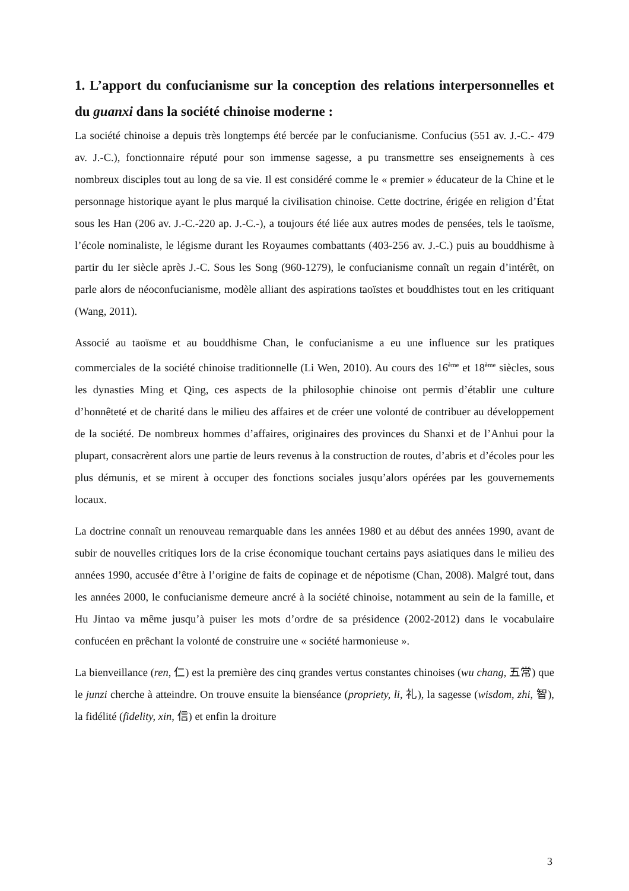1. L’apport du confucianisme sur la conception des relations interpersonnelles et du guanxi dans la société chinoise moderne :
La société chinoise a depuis très longtemps été bercée par le confucianisme. Confucius (551 av. J.-C.- 479 av. J.-C.), fonctionnaire réputé pour son immense sagesse, a pu transmettre ses enseignements à ces nombreux disciples tout au long de sa vie. Il est considéré comme le « premier » éducateur de la Chine et le personnage historique ayant le plus marqué la civilisation chinoise. Cette doctrine, érigée en religion d’État sous les Han (206 av. J.-C.-220 ap. J.-C.-), a toujours été liée aux autres modes de pensées, tels le taoïsme, l’école nominaliste, le légisme durant les Royaumes combattants (403-256 av. J.-C.) puis au bouddhisme à partir du Ier siècle après J.-C. Sous les Song (960-1279), le confucianisme connaît un regain d’intérêt, on parle alors de néoconfucianisme, modèle alliant des aspirations taoïstes et bouddhistes tout en les critiquant (Wang, 2011).
Associé au taoïsme et au bouddhisme Chan, le confucianisme a eu une influence sur les pratiques commerciales de la société chinoise traditionnelle (Li Wen, 2010). Au cours des 16<sup>ème</sup> et 18<sup>ème</sup> siècles, sous les dynasties Ming et Qing, ces aspects de la philosophie chinoise ont permis d’établir une culture d’honnêteté et de charité dans le milieu des affaires et de créer une volonté de contribuer au développement de la société. De nombreux hommes d’affaires, originaires des provinces du Shanxi et de l’Anhui pour la plupart, consacrèrent alors une partie de leurs revenus à la construction de routes, d’abris et d’écoles pour les plus démunis, et se mirent à occuper des fonctions sociales jusqu’alors opérées par les gouvernements locaux.
La doctrine connaît un renouveau remarquable dans les années 1980 et au début des années 1990, avant de subir de nouvelles critiques lors de la crise économique touchant certains pays asiatiques dans le milieu des années 1990, accusée d’être à l’origine de faits de copinage et de népotisme (Chan, 2008). Malgré tout, dans les années 2000, le confucianisme demeure ancré à la société chinoise, notamment au sein de la famille, et Hu Jintao va même jusqu’à puiser les mots d’ordre de sa présidence (2002-2012) dans le vocabulaire confucéen en prêchant la volonté de construire une « société harmonieuse ».
La bienveillance (ren, 仁) est la première des cinq grandes vertus constantes chinoises (wu chang, 五常) que le junzi cherche à atteindre. On trouve ensuite la bienséance (propriety, li, 礼), la sagesse (wisdom, zhi, 智), la fidélité (fidelity, xin, 信) et enfin la droiture
3